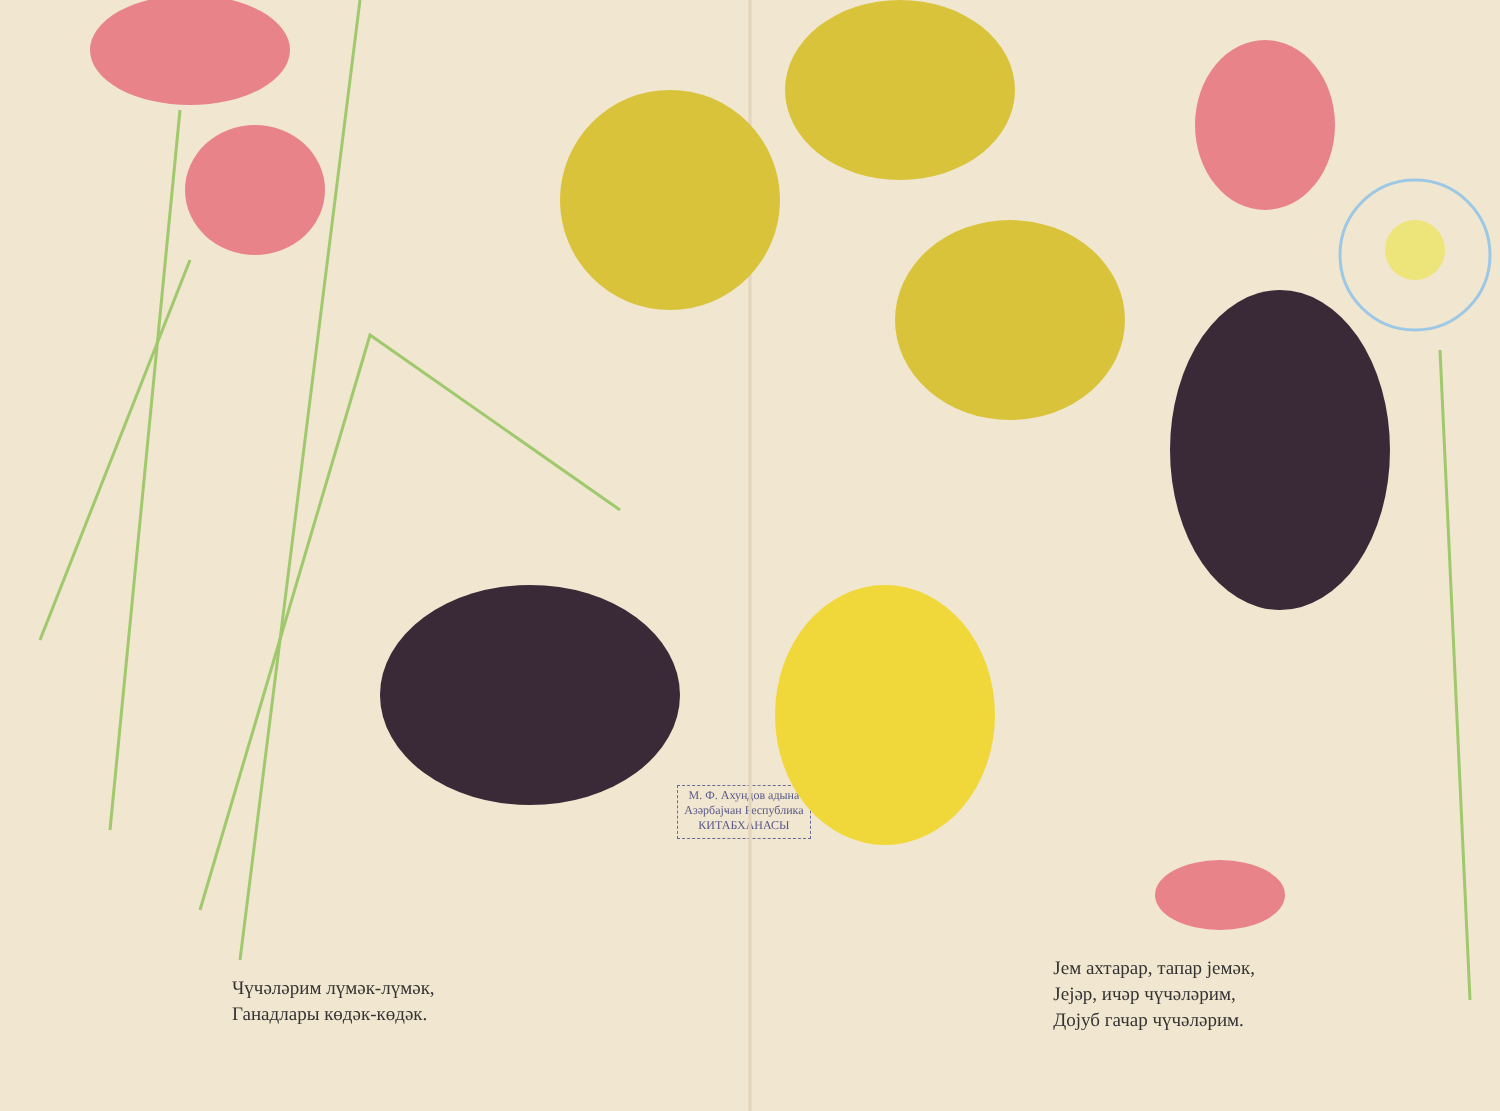Чүчәләрим лүмәк-лүмәк,
Ганадлары көдәк-көдәк.
М. Ф. Ахундов адына
Азәрбајҹан Республика
КИТАБХАНАСЫ
Јем ахтарар, тапар јемәк,
Јејәр, ичәр чүчәләрим,
Дојуб гачар чүчәләрим.